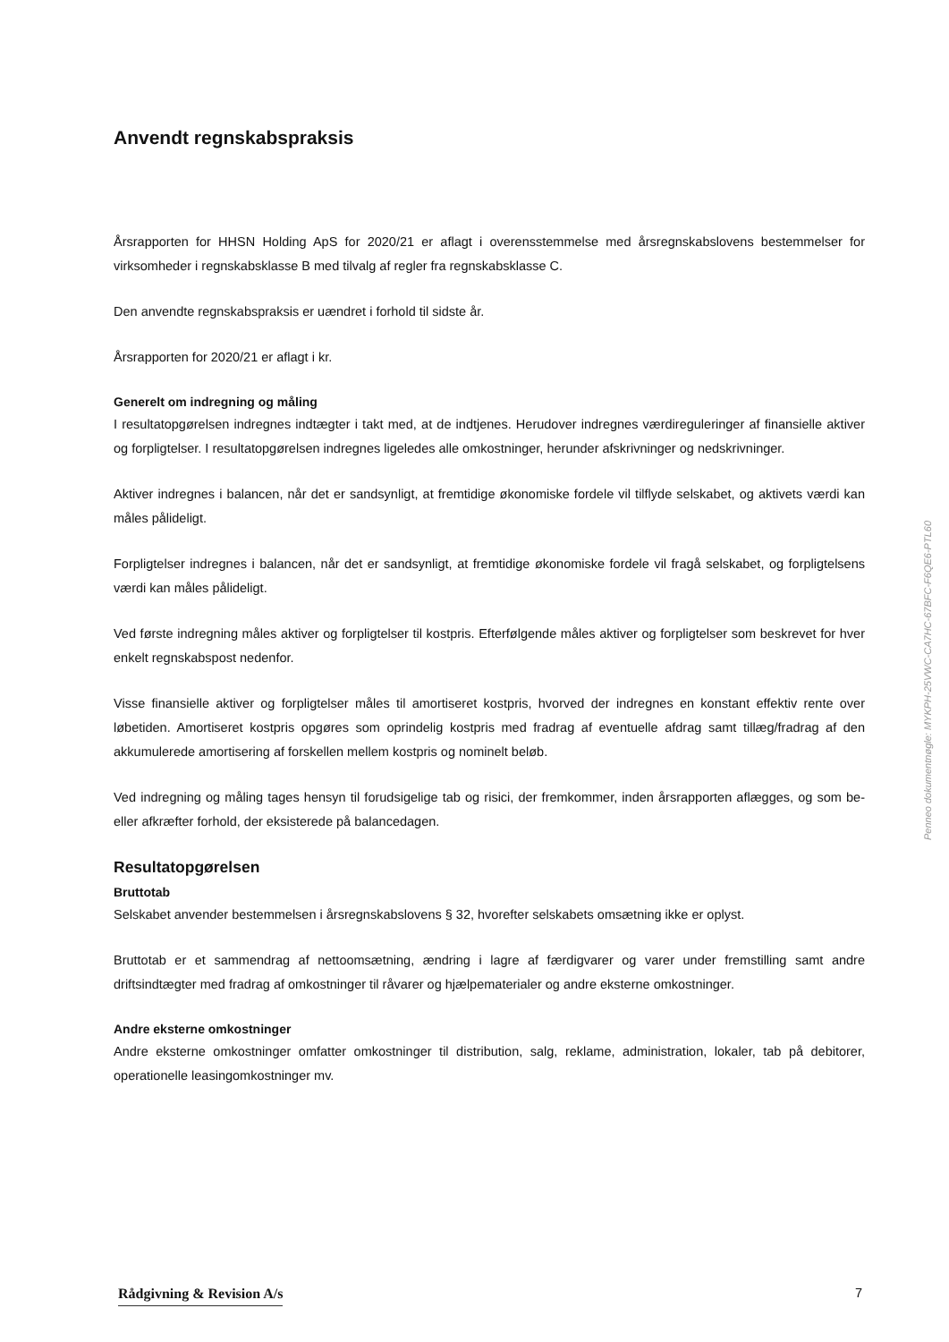Anvendt regnskabspraksis
Årsrapporten for HHSN Holding ApS for 2020/21 er aflagt i overensstemmelse med årsregnskabslovens bestemmelser for virksomheder i regnskabsklasse B med tilvalg af regler fra regnskabsklasse C.
Den anvendte regnskabspraksis er uændret i forhold til sidste år.
Årsrapporten for 2020/21 er aflagt i kr.
Generelt om indregning og måling
I resultatopgørelsen indregnes indtægter i takt med, at de indtjenes. Herudover indregnes værdireguleringer af finansielle aktiver og forpligtelser. I resultatopgørelsen indregnes ligeledes alle omkostninger, herunder afskrivninger og nedskrivninger.
Aktiver indregnes i balancen, når det er sandsynligt, at fremtidige økonomiske fordele vil tilflyde selskabet, og aktivets værdi kan måles pålideligt.
Forpligtelser indregnes i balancen, når det er sandsynligt, at fremtidige økonomiske fordele vil fragå selskabet, og forpligtelsens værdi kan måles pålideligt.
Ved første indregning måles aktiver og forpligtelser til kostpris. Efterfølgende måles aktiver og forpligtelser som beskrevet for hver enkelt regnskabspost nedenfor.
Visse finansielle aktiver og forpligtelser måles til amortiseret kostpris, hvorved der indregnes en konstant effektiv rente over løbetiden. Amortiseret kostpris opgøres som oprindelig kostpris med fradrag af eventuelle afdrag samt tillæg/fradrag af den akkumulerede amortisering af forskellen mellem kostpris og nominelt beløb.
Ved indregning og måling tages hensyn til forudsigelige tab og risici, der fremkommer, inden årsrapporten aflægges, og som be- eller afkræfter forhold, der eksisterede på balancedagen.
Resultatopgørelsen
Bruttotab
Selskabet anvender bestemmelsen i årsregnskabslovens § 32, hvorefter selskabets omsætning ikke er oplyst.
Bruttotab er et sammendrag af nettoomsætning, ændring i lagre af færdigvarer og varer under fremstilling samt andre driftsindtægter med fradrag af omkostninger til råvarer og hjælpematerialer og andre eksterne omkostninger.
Andre eksterne omkostninger
Andre eksterne omkostninger omfatter omkostninger til distribution, salg, reklame, administration, lokaler, tab på debitorer, operationelle leasingomkostninger mv.
Penneo dokumentnøgle: MYKPH-25VWC-CA7HC-67BFC-F6QE6-PTL60
Rådgivning & Revision A/s 7